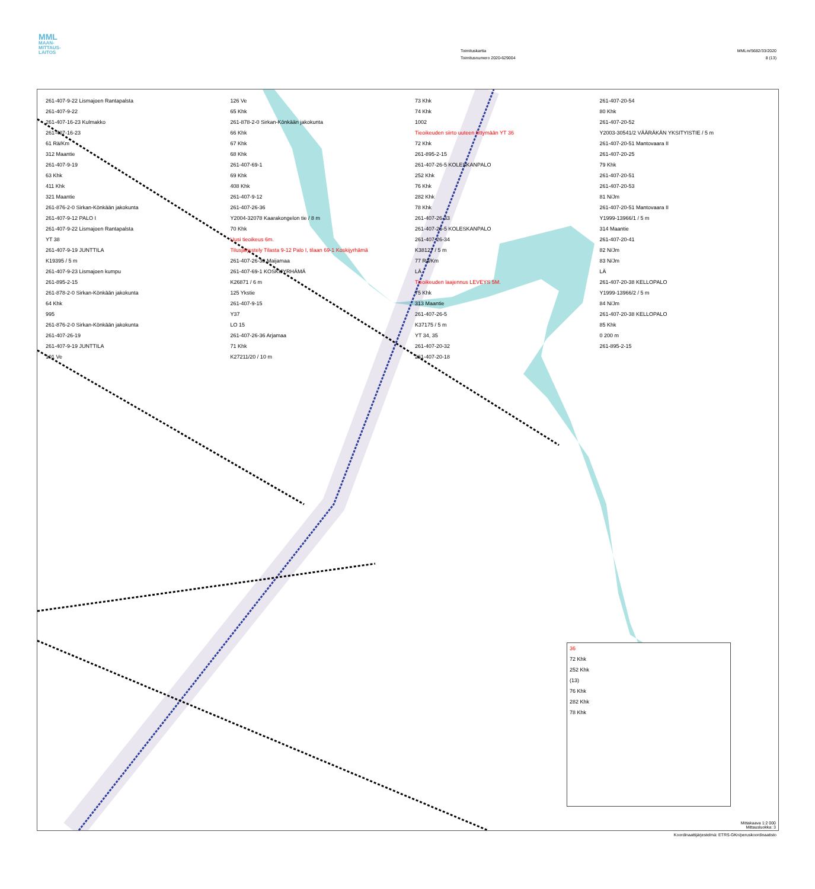MML
MAAN-
MITTAUS-
LAITOS
Toimituskartta
Toimitusnumero 2020-629004
MMLm/5682/33/2020
8 (13)
261-407-9-22 Lismajoen Rantapalsta
261-407-9-22
261-407-16-23 Kulmakko
261-407-16-23
61 Rä/Km
312 Maantie
261-407-9-19
63 Khk
411 Khk
321 Maantie
261-876-2-0 Sirkan-Könkään jakokunta
261-407-9-12 PALO I
261-407-9-22 Lismajoen Rantapalsta
YT 38
261-407-9-19 JUNTTILA
K19395 / 5 m
261-407-9-23 Lismajoen kumpu
261-895-2-15
261-878-2-0 Sirkan-Könkään jakokunta
64 Khk
995
261-876-2-0 Sirkan-Könkään jakokunta
261-407-26-19
261-407-9-19 JUNTTILA
101 Ve
126 Ve
65 Khk
261-878-2-0 Sirkan-Könkään jakokunta
66 Khk
67 Khk
68 Khk
261-407-69-1
69 Khk
408 Khk
261-407-9-12
261-407-26-36
Y2004-32078 Kaarakongelon tie / 8 m
70 Khk
Uusi tieoikeus 6m.
Tilusjärjestely Tilasta 9-12 Palo I, tilaan 69-1 Koskijyrhämä
261-407-26-38 Maijamaa
261-407-69-1 KOSKIJYRHÄMÄ
K26871 / 6 m
125 Ykstie
261-407-9-15
Y37
LO 15
261-407-26-36 Arjamaa
71 Khk
K27211/20 / 10 m
73 Khk
74 Khk
1002
Tieoikeuden siirto uuteen liittymään YT 36
72 Khk
261-895-2-15
261-407-26-5 KOLESKANPALO
252 Khk
76 Khk
282 Khk
78 Khk
261-407-26-33
261-407-26-5 KOLESKANPALO
261-407-26-34
K38127 / 5 m
77 Rä/Km
LÄ
Tieoikeuden laajennus LEVEYS 5M.
75 Khk
313 Maantie
261-407-26-5
K37175 / 5 m
YT 34, 35
261-407-20-32
261-407-20-18
261-407-20-54
80 Khk
261-407-20-52
Y2003-30541/2 VÄÄRÄKÄN YKSITYISTIE / 5 m
261-407-20-51 Mantovaara II
261-407-20-25
79 Khk
261-407-20-51
261-407-20-53
81 N/Jm
261-407-20-51 Mantovaara II
Y1999-13966/1 / 5 m
314 Maantie
261-407-20-41
82 N/Jm
83 N/Jm
LÄ
261-407-20-38 KELLOPALO
Y1999-13966/2 / 5 m
84 N/Jm
261-407-20-38 KELLOPALO
85 Khk
0 200 m
261-895-2-15
36
72 Khk
252 Khk
(13)
76 Khk
282 Khk
78 Khk
Mittakaava 1:2 000
Mittausluokka: 3
Koordinaattijärjestelmä: ETRS-GKn/peruskoordinaatisto